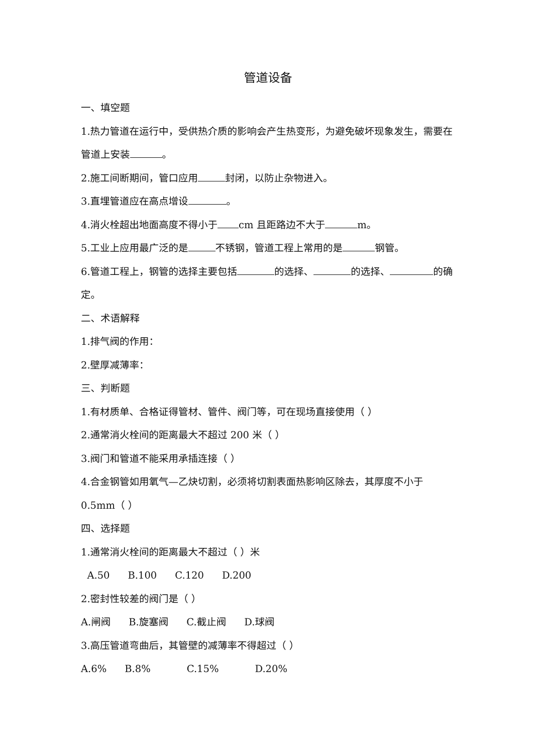管道设备
一、填空题
1.热力管道在运行中，受供热介质的影响会产生热变形，为避免破坏现象发生，需要在管道上安装 。
2.施工间断期间，管口应用 封闭，以防止杂物进入。
3.直埋管道应在高点增设 。
4.消火栓超出地面高度不得小于 cm 且距路边不大于 m。
5.工业上应用最广泛的是 不锈钢，管道工程上常用的是 钢管。
6.管道工程上，钢管的选择主要包括 的选择、 的选择、 的确定。
二、术语解释
1.排气阀的作用：
2.壁厚减薄率：
三、判断题
1.有材质单、合格证得管材、管件、阀门等，可在现场直接使用（ ）
2.通常消火栓间的距离最大不超过 200 米（ ）
3.阀门和管道不能采用承插连接（ ）
4.合金钢管如用氧气—乙炔切割，必须将切割表面热影响区除去，其厚度不小于 0.5mm（ ）
四、选择题
1.通常消火栓间的距离最大不超过（ ）米
A.50 B.100 C.120 D.200
2.密封性较差的阀门是（ ）
A.闸阀 B.旋塞阀 C.截止阀 D.球阀
3.高压管道弯曲后，其管壁的减薄率不得超过（ ）
A.6% B.8% C.15% D.20%